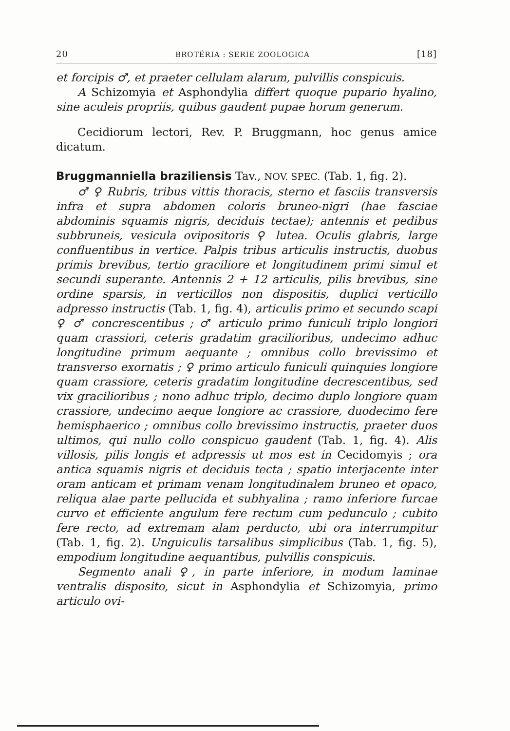20 BROTÉRIA : SERIE ZOOLOGICA [18]
et forcipis ♂, et praeter cellulam alarum, pulvillis conspicuis.
A Schizomyia et Asphondylia differt quoque pupario hyalino, sine aculeis propriis, quibus gaudent pupae horum generum.
Cecidiorum lectori, Rev. P. Bruggmann, hoc genus amice dicatum.
Bruggmanniella braziliensis Tav., NOV. SPEC. (Tab. 1, fig. 2).
♂ ♀ Rubris, tribus vittis thoracis, sterno et fasciis transversis infra et supra abdomen coloris bruneo-nigri (hae fasciae abdominis squamis nigris, deciduis tectae); antennis et pedibus subbruneis, vesicula ovipositoris ♀ lutea. Oculis glabris, large confluentibus in vertice. Palpis tribus articulis instructis, duobus primis brevibus, tertio graciliore et longitudinem primi simul et secundi superante. Antennis 2 + 12 articulis, pilis brevibus, sine ordine sparsis, in verticillos non dispositis, duplici verticillo adpresso instructis (Tab. 1, fig. 4), articulis primo et secundo scapi ♀ ♂ concrescentibus ; ♂ articulo primo funiculi triplo longiori quam crassiori, ceteris gradatim gracilioribus, undecimo adhuc longitudine primum aequante ; omnibus collo brevissimo et transverso exornatis ; ♀ primo articulo funiculi quinquies longiore quam crassiore, ceteris gradatim longitudine decrescentibus, sed vix gracilioribus ; nono adhuc triplo, decimo duplo longiore quam crassiore, undecimo aeque longiore ac crassiore, duodecimo fere hemisphaerico ; omnibus collo brevissimo instructis, praeter duos ultimos, qui nullo collo conspicuo gaudent (Tab. 1, fig. 4). Alis villosis, pilis longis et adpressis ut mos est in Cecidomyis ; ora antica squamis nigris et deciduis tecta ; spatio interjacente inter oram anticam et primam venam longitudinalem bruneo et opaco, reliqua alae parte pellucida et subhyalina ; ramo inferiore furcae curvo et efficiente angulum fere rectum cum pedunculo ; cubito fere recto, ad extremam alam perducto, ubi ora interrumpitur (Tab. 1, fig. 2). Unguiculis tarsalibus simplicibus (Tab. 1, fig. 5), empodium longitudine aequantibus, pulvillis conspicuis.
Segmento anali ♀, in parte inferiore, in modum laminae ventralis disposito, sicut in Asphondylia et Schizomyia, primo articulo ovi-